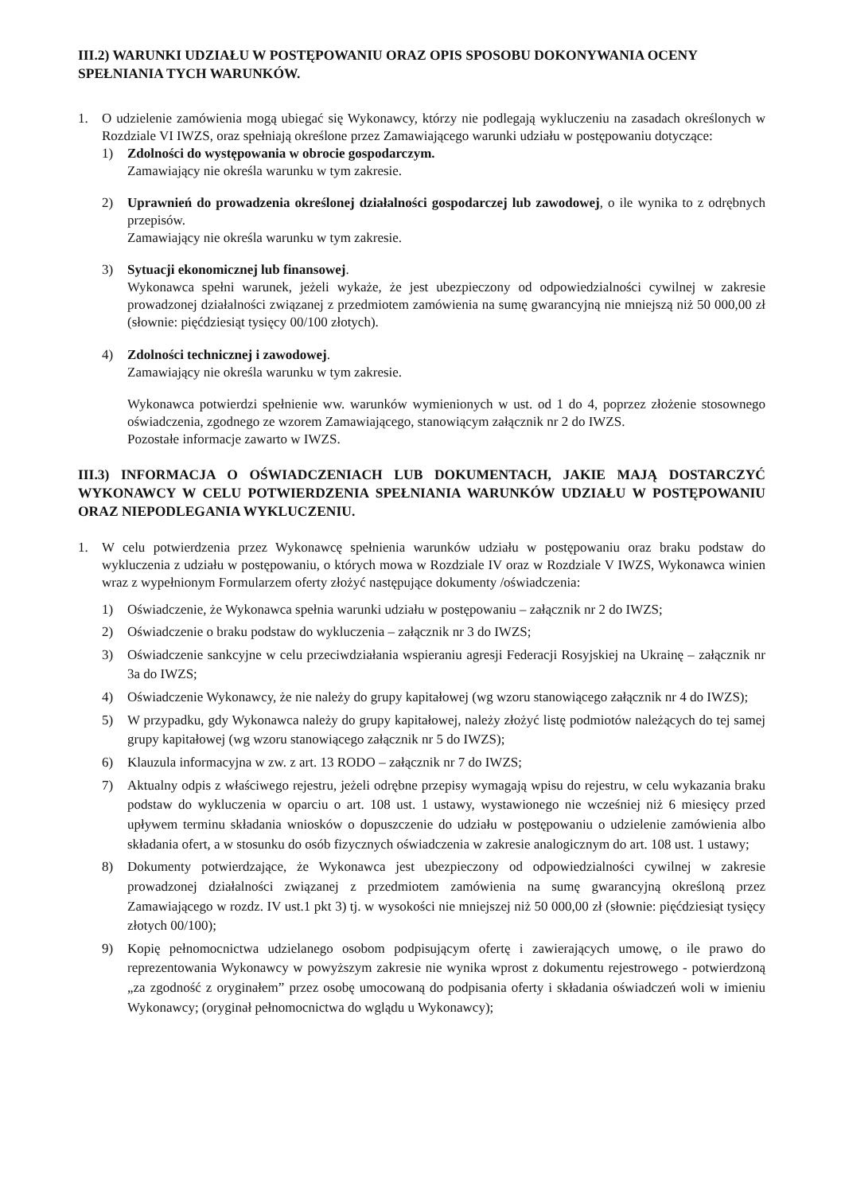III.2) WARUNKI UDZIAŁU W POSTĘPOWANIU ORAZ OPIS SPOSOBU DOKONYWANIA OCENY SPEŁNIANIA TYCH WARUNKÓW.
1. O udzielenie zamówienia mogą ubiegać się Wykonawcy, którzy nie podlegają wykluczeniu na zasadach określonych w Rozdziale VI IWZS, oraz spełniają określone przez Zamawiającego warunki udziału w postępowaniu dotyczące:
1) Zdolności do występowania w obrocie gospodarczym.
Zamawiający nie określa warunku w tym zakresie.
2) Uprawnień do prowadzenia określonej działalności gospodarczej lub zawodowej, o ile wynika to z odrębnych przepisów.
Zamawiający nie określa warunku w tym zakresie.
3) Sytuacji ekonomicznej lub finansowej.
Wykonawca spełni warunek, jeżeli wykaże, że jest ubezpieczony od odpowiedzialności cywilnej w zakresie prowadzonej działalności związanej z przedmiotem zamówienia na sumę gwarancyjną nie mniejszą niż 50 000,00 zł (słownie: pięćdziesiąt tysięcy 00/100 złotych).
4) Zdolności technicznej i zawodowej.
Zamawiający nie określa warunku w tym zakresie.
Wykonawca potwierdzi spełnienie ww. warunków wymienionych w ust. od 1 do 4, poprzez złożenie stosownego oświadczenia, zgodnego ze wzorem Zamawiającego, stanowiącym załącznik nr 2 do IWZS.
Pozostałe informacje zawarto w IWZS.
III.3) INFORMACJA O OŚWIADCZENIACH LUB DOKUMENTACH, JAKIE MAJĄ DOSTARCZYĆ WYKONAWCY W CELU POTWIERDZENIA SPEŁNIANIA WARUNKÓW UDZIAŁU W POSTĘPOWANIU ORAZ NIEPODLEGANIA WYKLUCZENIU.
1. W celu potwierdzenia przez Wykonawcę spełnienia warunków udziału w postępowaniu oraz braku podstaw do wykluczenia z udziału w postępowaniu, o których mowa w Rozdziale IV oraz w Rozdziale V IWZS, Wykonawca winien wraz z wypełnionym Formularzem oferty złożyć następujące dokumenty /oświadczenia:
1) Oświadczenie, że Wykonawca spełnia warunki udziału w postępowaniu – załącznik nr 2 do IWZS;
2) Oświadczenie o braku podstaw do wykluczenia – załącznik nr 3 do IWZS;
3) Oświadczenie sankcyjne w celu przeciwdziałania wspieraniu agresji Federacji Rosyjskiej na Ukrainę – załącznik nr 3a do IWZS;
4) Oświadczenie Wykonawcy, że nie należy do grupy kapitałowej (wg wzoru stanowiącego załącznik nr 4 do IWZS);
5) W przypadku, gdy Wykonawca należy do grupy kapitałowej, należy złożyć listę podmiotów należących do tej samej grupy kapitałowej (wg wzoru stanowiącego załącznik nr 5 do IWZS);
6) Klauzula informacyjna w zw. z art. 13 RODO – załącznik nr 7 do IWZS;
7) Aktualny odpis z właściwego rejestru, jeżeli odrębne przepisy wymagają wpisu do rejestru, w celu wykazania braku podstaw do wykluczenia w oparciu o art. 108 ust. 1 ustawy, wystawionego nie wcześniej niż 6 miesięcy przed upływem terminu składania wniosków o dopuszczenie do udziału w postępowaniu o udzielenie zamówienia albo składania ofert, a w stosunku do osób fizycznych oświadczenia w zakresie analogicznym do art. 108 ust. 1 ustawy;
8) Dokumenty potwierdzające, że Wykonawca jest ubezpieczony od odpowiedzialności cywilnej w zakresie prowadzonej działalności związanej z przedmiotem zamówienia na sumę gwarancyjną określoną przez Zamawiającego w rozdz. IV ust.1 pkt 3) tj. w wysokości nie mniejszej niż 50 000,00 zł (słownie: pięćdziesiąt tysięcy złotych 00/100);
9) Kopię pełnomocnictwa udzielanego osobom podpisującym ofertę i zawierających umowę, o ile prawo do reprezentowania Wykonawcy w powyższym zakresie nie wynika wprost z dokumentu rejestrowego - potwierdzoną „za zgodność z oryginałem” przez osobę umocowaną do podpisania oferty i składania oświadczeń woli w imieniu Wykonawcy; (oryginał pełnomocnictwa do wglądu u Wykonawcy);